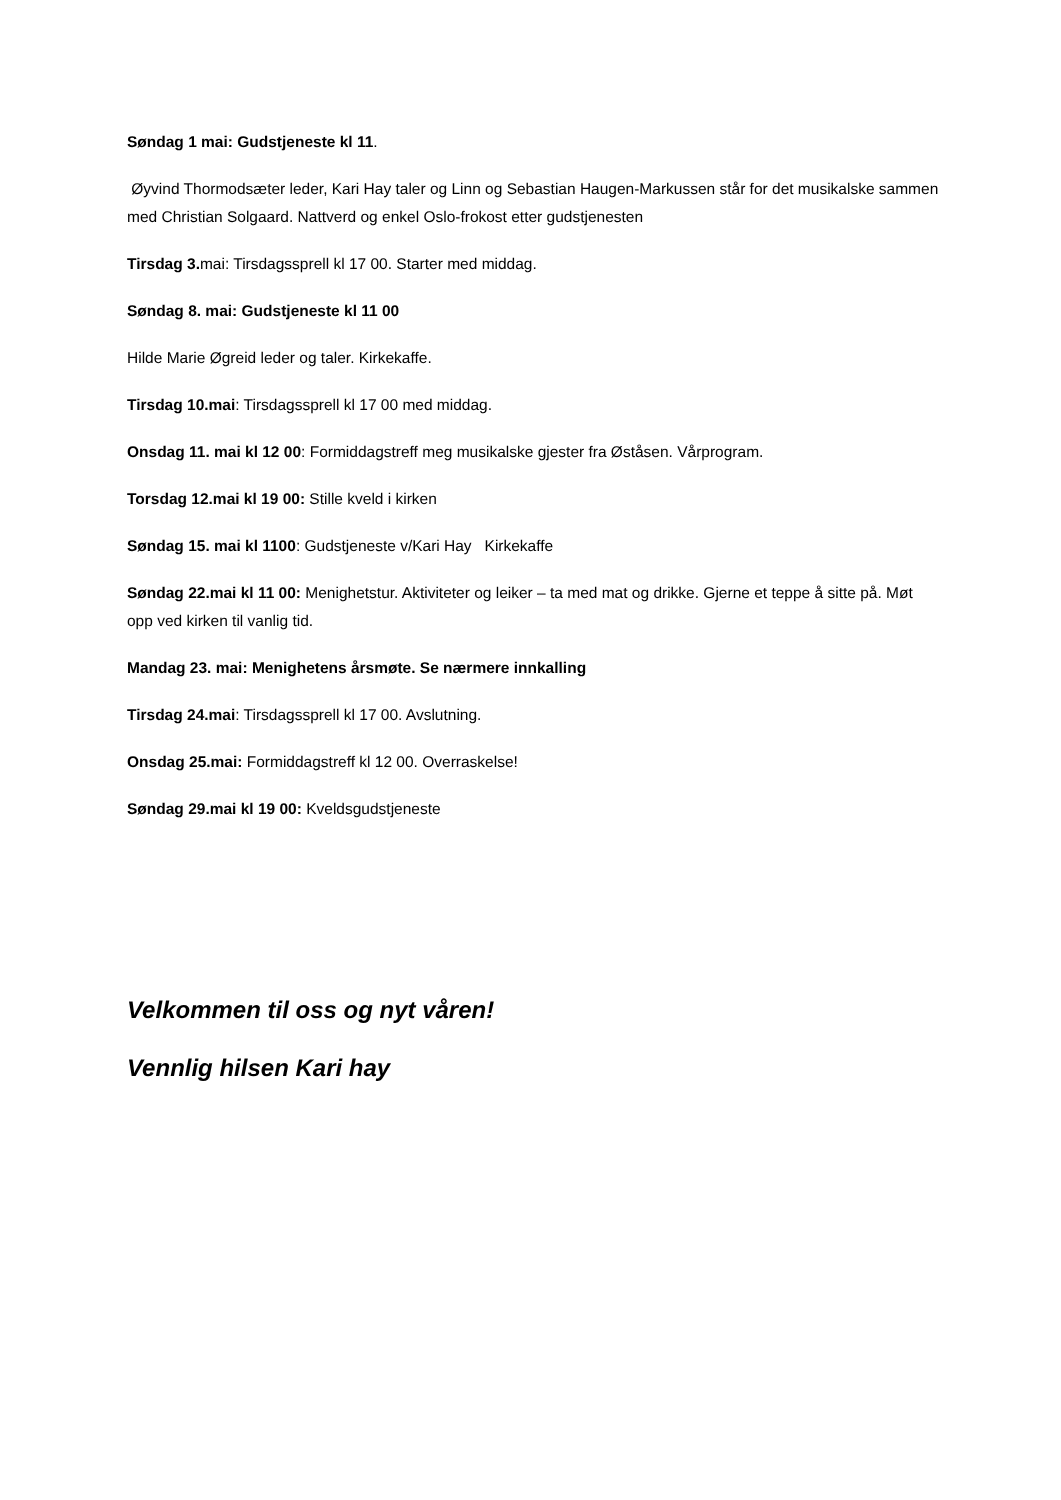Søndag 1 mai: Gudstjeneste kl 11.
Øyvind Thormodsæter leder, Kari Hay taler og Linn og Sebastian Haugen-Markussen står for det musikalske sammen med Christian Solgaard. Nattverd og enkel Oslo-frokost etter gudstjenesten
Tirsdag 3. mai: Tirsdagssprell kl 17 00. Starter med middag.
Søndag 8. mai: Gudstjeneste kl 11 00
Hilde Marie Øgreid leder og taler. Kirkekaffe.
Tirsdag 10.mai: Tirsdagssprell kl 17 00 med middag.
Onsdag 11. mai kl 12 00: Formiddagstreff meg musikalske gjester fra Øståsen. Vårprogram.
Torsdag 12.mai kl 19 00: Stille kveld i kirken
Søndag 15. mai kl 1100: Gudstjeneste v/Kari Hay Kirkekaffe
Søndag 22.mai kl 11 00: Menighetstur. Aktiviteter og leiker – ta med mat og drikke. Gjerne et teppe å sitte på. Møt opp ved kirken til vanlig tid.
Mandag 23. mai: Menighetens årsmøte. Se nærmere innkalling
Tirsdag 24.mai: Tirsdagssprell kl 17 00. Avslutning.
Onsdag 25.mai: Formiddagstreff kl 12 00. Overraskelse!
Søndag 29.mai kl 19 00: Kveldsgudstjeneste
Velkommen til oss og nyt våren!
Vennlig hilsen Kari hay